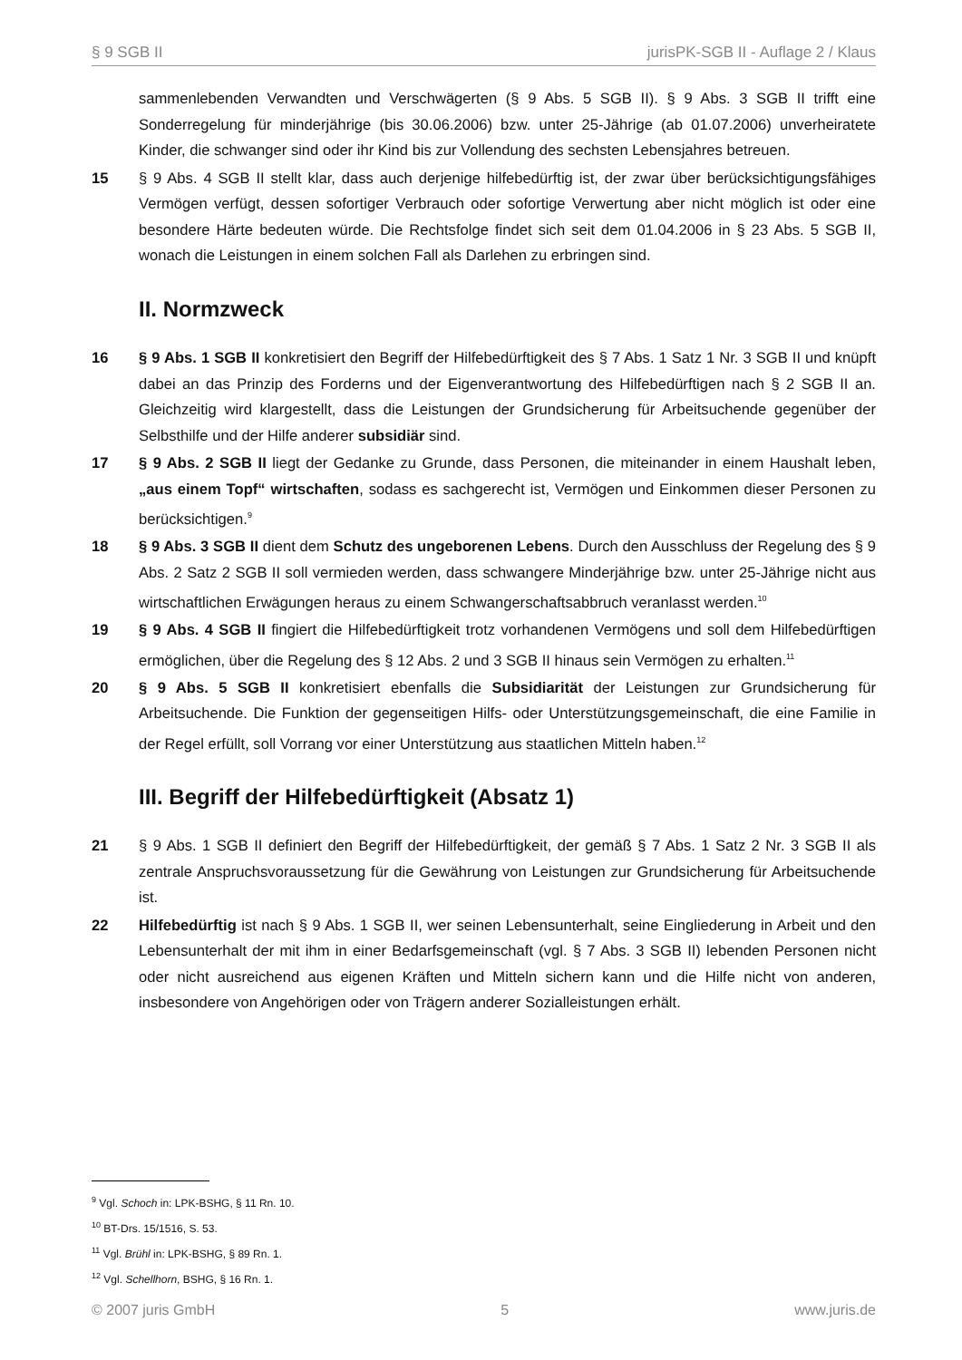§ 9 SGB II jurisPK-SGB II - Auflage 2 / Klaus
sammenlebenden Verwandten und Verschwägerten (§ 9 Abs. 5 SGB II). § 9 Abs. 3 SGB II trifft eine Sonderregelung für minderjährige (bis 30.06.2006) bzw. unter 25-Jährige (ab 01.07.2006) unverheiratete Kinder, die schwanger sind oder ihr Kind bis zur Vollendung des sechsten Lebensjahres betreuen.
15 § 9 Abs. 4 SGB II stellt klar, dass auch derjenige hilfebedürftig ist, der zwar über berücksichtigungsfähiges Vermögen verfügt, dessen sofortiger Verbrauch oder sofortige Verwertung aber nicht möglich ist oder eine besondere Härte bedeuten würde. Die Rechtsfolge findet sich seit dem 01.04.2006 in § 23 Abs. 5 SGB II, wonach die Leistungen in einem solchen Fall als Darlehen zu erbringen sind.
II. Normzweck
16 § 9 Abs. 1 SGB II konkretisiert den Begriff der Hilfebedürftigkeit des § 7 Abs. 1 Satz 1 Nr. 3 SGB II und knüpft dabei an das Prinzip des Forderns und der Eigenverantwortung des Hilfebedürftigen nach § 2 SGB II an. Gleichzeitig wird klargestellt, dass die Leistungen der Grundsicherung für Arbeitsuchende gegenüber der Selbsthilfe und der Hilfe anderer subsidiär sind.
17 § 9 Abs. 2 SGB II liegt der Gedanke zu Grunde, dass Personen, die miteinander in einem Haushalt leben, „aus einem Topf“ wirtschaften, sodass es sachgerecht ist, Vermögen und Einkommen dieser Personen zu berücksichtigen.<sup>9</sup>
18 § 9 Abs. 3 SGB II dient dem Schutz des ungeborenen Lebens. Durch den Ausschluss der Regelung des § 9 Abs. 2 Satz 2 SGB II soll vermieden werden, dass schwangere Minderjährige bzw. unter 25-Jährige nicht aus wirtschaftlichen Erwägungen heraus zu einem Schwangerschaftsabbruch veranlasst werden.<sup>10</sup>
19 § 9 Abs. 4 SGB II fingiert die Hilfebedürftigkeit trotz vorhandenen Vermögens und soll dem Hilfebedürftigen ermöglichen, über die Regelung des § 12 Abs. 2 und 3 SGB II hinaus sein Vermögen zu erhalten.<sup>11</sup>
20 § 9 Abs. 5 SGB II konkretisiert ebenfalls die Subsidiarität der Leistungen zur Grundsicherung für Arbeitsuchende. Die Funktion der gegenseitigen Hilfs- oder Unterstützungsgemeinschaft, die eine Familie in der Regel erfüllt, soll Vorrang vor einer Unterstützung aus staatlichen Mitteln haben.<sup>12</sup>
III. Begriff der Hilfebedürftigkeit (Absatz 1)
21 § 9 Abs. 1 SGB II definiert den Begriff der Hilfebedürftigkeit, der gemäß § 7 Abs. 1 Satz 2 Nr. 3 SGB II als zentrale Anspruchsvoraussetzung für die Gewährung von Leistungen zur Grundsicherung für Arbeitsuchende ist.
22 Hilfebedürftig ist nach § 9 Abs. 1 SGB II, wer seinen Lebensunterhalt, seine Eingliederung in Arbeit und den Lebensunterhalt der mit ihm in einer Bedarfsgemeinschaft (vgl. § 7 Abs. 3 SGB II) lebenden Personen nicht oder nicht ausreichend aus eigenen Kräften und Mitteln sichern kann und die Hilfe nicht von anderen, insbesondere von Angehörigen oder von Trägern anderer Sozialleistungen erhält.
<sup>9</sup> Vgl. Schoch in: LPK-BSHG, § 11 Rn. 10.
<sup>10</sup> BT-Drs. 15/1516, S. 53.
<sup>11</sup> Vgl. Brühl in: LPK-BSHG, § 89 Rn. 1.
<sup>12</sup> Vgl. Schellhorn, BSHG, § 16 Rn. 1.
© 2007 juris GmbH 5 www.juris.de